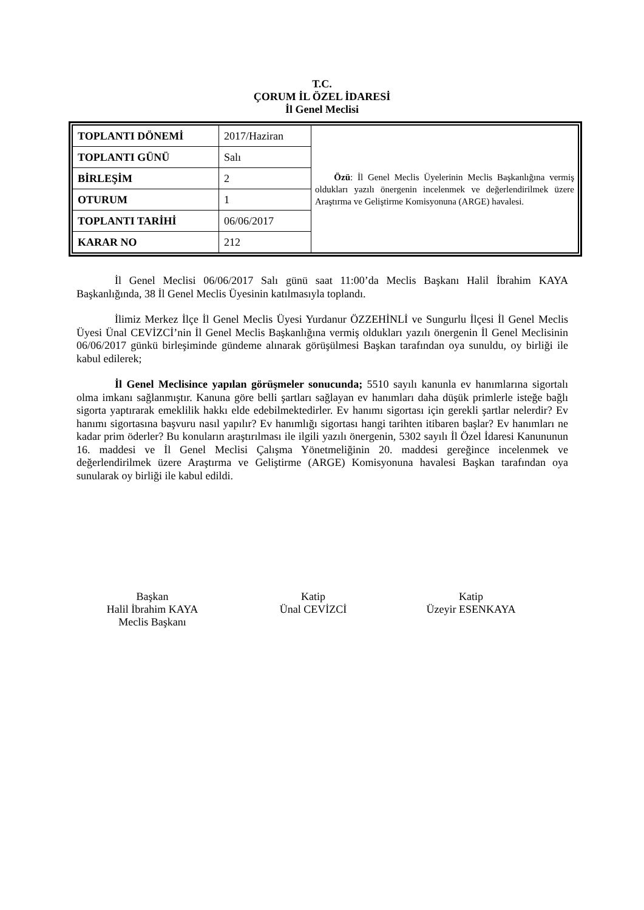T.C.
ÇORUM İL ÖZEL İDARESİ
İl Genel Meclisi
| TOPLANTI DÖNEMİ | 2017/Haziran | Özü : İl Genel Meclis Üyelerinin Meclis Başkanlığına vermiş oldukları yazılı önergenin incelenmek ve değerlendirilmek üzere Araştırma ve Geliştirme Komisyonuna (ARGE) havalesi. |
| TOPLANTI GÜNÜ | Salı | |
| BİRLEŞİM | 2 | |
| OTURUM | 1 | |
| TOPLANTI TARİHİ | 06/06/2017 | |
| KARAR NO | 212 | |
İl Genel Meclisi 06/06/2017 Salı günü saat 11:00’da Meclis Başkanı Halil İbrahim KAYA Başkanlığında, 38 İl Genel Meclis Üyesinin katılmasıyla toplandı.
İlimiz Merkez İlçe İl Genel Meclis Üyesi Yurdanur ÖZZEHİNLİ ve Sungurlu İlçesi İl Genel Meclis Üyesi Ünal CEVİZCİ’nin İl Genel Meclis Başkanlığına vermiş oldukları yazılı önergenin İl Genel Meclisinin 06/06/2017 günkü birleşiminde gündeme alınarak görüşülmesi Başkan tarafından oya sunuldu, oy birliği ile kabul edilerek;
İl Genel Meclisince yapılan görüşmeler sonucunda; 5510 sayılı kanunla ev hanımlarına sigortalı olma imkanı sağlanmıştır. Kanuna göre belli şartları sağlayan ev hanımları daha düşük primlerle isteğe bağlı sigorta yaptırarak emeklilik hakkı elde edebilmektedirler. Ev hanımı sigortası için gerekli şartlar nelerdir? Ev hanımı sigortasına başvuru nasıl yapılır? Ev hanımlığı sigortası hangi tarihten itibaren başlar? Ev hanımları ne kadar prim öderler? Bu konuların araştırılması ile ilgili yazılı önergenin, 5302 sayılı İl Özel İdaresi Kanununun 16. maddesi ve İl Genel Meclisi Çalışma Yönetmeliğinin 20. maddesi gereğince incelenmek ve değerlendirilmek üzere Araştırma ve Geliştirme (ARGE) Komisyonuna havalesi Başkan tarafından oya sunularak oy birliği ile kabul edildi.
Başkan
Halil İbrahim KAYA
Meclis Başkanı
Katip
Ünal CEVİZCİ
Katip
Üzeyir ESENKAYA